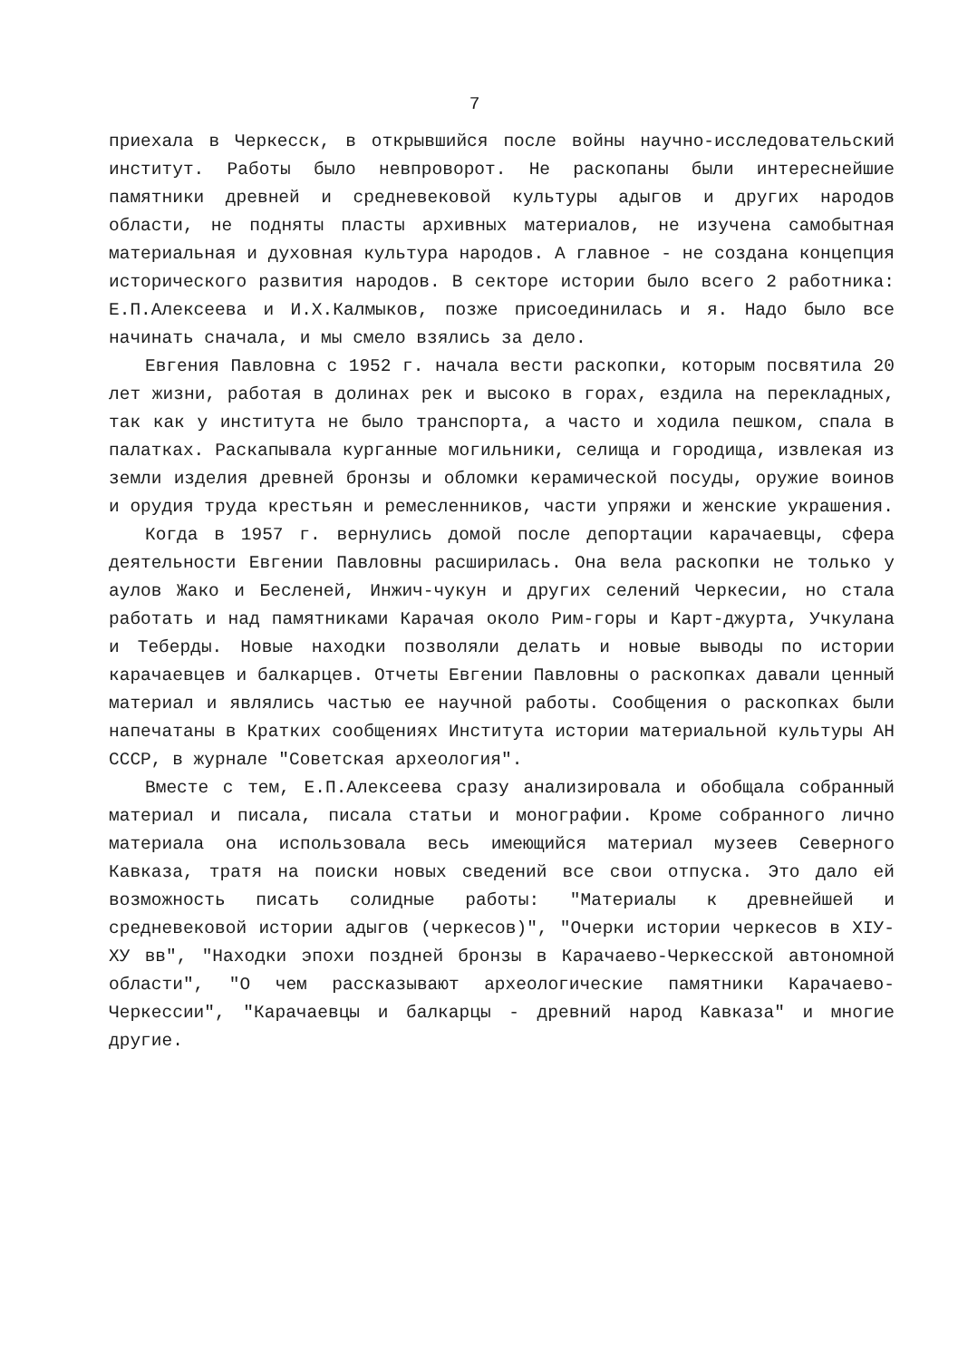7
приехала в Черкесск, в открывшийся после войны научно-исследовательский институт. Работы было невпроворот. Не раскопаны были интереснейшие памятники древней и средневековой культуры адыгов и других народов области, не подняты пласты архивных материалов, не изучена самобытная материальная и духовная культура народов. А главное - не создана концепция исторического развития народов. В секторе истории было всего 2 работника: Е.П.Алексеева и И.Х.Калмыков, позже присоединилась и я. Надо было все начинать сначала, и мы смело взялись за дело.
Евгения Павловна с 1952 г. начала вести раскопки, которым посвятила 20 лет жизни, работая в долинах рек и высоко в горах, ездила на перекладных, так как у института не было транспорта, а часто и ходила пешком, спала в палатках. Раскапывала курганные могильники, селища и городища, извлекая из земли изделия древней бронзы и обломки керамической посуды, оружие воинов и орудия труда крестьян и ремесленников, части упряжи и женские украшения.
Когда в 1957 г. вернулись домой после депортации карачаевцы, сфера деятельности Евгении Павловны расширилась. Она вела раскопки не только у аулов Жако и Бесленей, Инжич-чукун и других селений Черкесии, но стала работать и над памятниками Карачая около Рим-горы и Карт-джурта, Учкулана и Теберды. Новые находки позволяли делать и новые выводы по истории карачаевцев и балкарцев. Отчеты Евгении Павловны о раскопках давали ценный материал и являлись частью ее научной работы. Сообщения о раскопках были напечатаны в Кратких сообщениях Института истории материальной культуры АН СССР, в журнале "Советская археология".
Вместе с тем, Е.П.Алексеева сразу анализировала и обобщала собранный материал и писала, писала статьи и монографии. Кроме собранного лично материала она использовала весь имеющийся материал музеев Северного Кавказа, тратя на поиски новых сведений все свои отпуска. Это дало ей возможность писать солидные работы: "Материалы к древнейшей и средневековой истории адыгов (черкесов)", "Очерки истории черкесов в XIУ-ХУ вв", "Находки эпохи поздней бронзы в Карачаево-Черкесской автономной области", "О чем рассказывают археологические памятники Карачаево-Черкессии", "Карачаевцы и балкарцы - древний народ Кавказа" и многие другие.